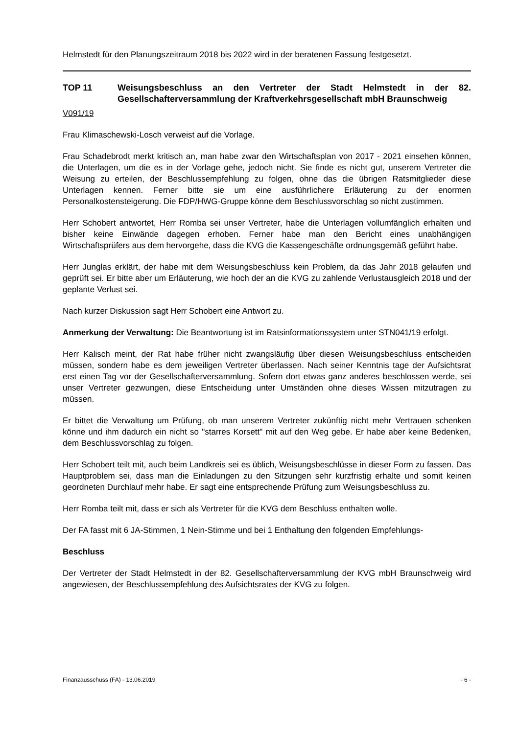Helmstedt für den Planungszeitraum 2018 bis 2022 wird in der beratenen Fassung festgesetzt.
TOP 11 Weisungsbeschluss an den Vertreter der Stadt Helmstedt in der 82. Gesellschafterversammlung der Kraftverkehrsgesellschaft mbH Braunschweig
V091/19
Frau Klimaschewski-Losch verweist auf die Vorlage.
Frau Schadebrodt merkt kritisch an, man habe zwar den Wirtschaftsplan von 2017 - 2021 einsehen können, die Unterlagen, um die es in der Vorlage gehe, jedoch nicht. Sie finde es nicht gut, unserem Vertreter die Weisung zu erteilen, der Beschlussempfehlung zu folgen, ohne das die übrigen Ratsmitglieder diese Unterlagen kennen. Ferner bitte sie um eine ausführlichere Erläuterung zu der enormen Personalkostensteigerung. Die FDP/HWG-Gruppe könne dem Beschlussvorschlag so nicht zustimmen.
Herr Schobert antwortet, Herr Romba sei unser Vertreter, habe die Unterlagen vollumfänglich erhalten und bisher keine Einwände dagegen erhoben. Ferner habe man den Bericht eines unabhängigen Wirtschaftsprüfers aus dem hervorgehe, dass die KVG die Kassengeschäfte ordnungsgemäß geführt habe.
Herr Junglas erklärt, der habe mit dem Weisungsbeschluss kein Problem, da das Jahr 2018 gelaufen und geprüft sei. Er bitte aber um Erläuterung, wie hoch der an die KVG zu zahlende Verlustausgleich 2018 und der geplante Verlust sei.
Nach kurzer Diskussion sagt Herr Schobert eine Antwort zu.
Anmerkung der Verwaltung: Die Beantwortung ist im Ratsinformationssystem unter STN041/19 erfolgt.
Herr Kalisch meint, der Rat habe früher nicht zwangsläufig über diesen Weisungsbeschluss entscheiden müssen, sondern habe es dem jeweiligen Vertreter überlassen. Nach seiner Kenntnis tage der Aufsichtsrat erst einen Tag vor der Gesellschafterversammlung. Sofern dort etwas ganz anderes beschlossen werde, sei unser Vertreter gezwungen, diese Entscheidung unter Umständen ohne dieses Wissen mitzutragen zu müssen.
Er bittet die Verwaltung um Prüfung, ob man unserem Vertreter zukünftig nicht mehr Vertrauen schenken könne und ihm dadurch ein nicht so "starres Korsett" mit auf den Weg gebe. Er habe aber keine Bedenken, dem Beschlussvorschlag zu folgen.
Herr Schobert teilt mit, auch beim Landkreis sei es üblich, Weisungsbeschlüsse in dieser Form zu fassen. Das Hauptproblem sei, dass man die Einladungen zu den Sitzungen sehr kurzfristig erhalte und somit keinen geordneten Durchlauf mehr habe. Er sagt eine entsprechende Prüfung zum Weisungsbeschluss zu.
Herr Romba teilt mit, dass er sich als Vertreter für die KVG dem Beschluss enthalten wolle.
Der FA fasst mit 6 JA-Stimmen, 1 Nein-Stimme und bei 1 Enthaltung den folgenden Empfehlungs-
Beschluss
Der Vertreter der Stadt Helmstedt in der 82. Gesellschafterversammlung der KVG mbH Braunschweig wird angewiesen, der Beschlussempfehlung des Aufsichtsrates der KVG zu folgen.
Finanzausschuss (FA) - 13.06.2019 - 6 -